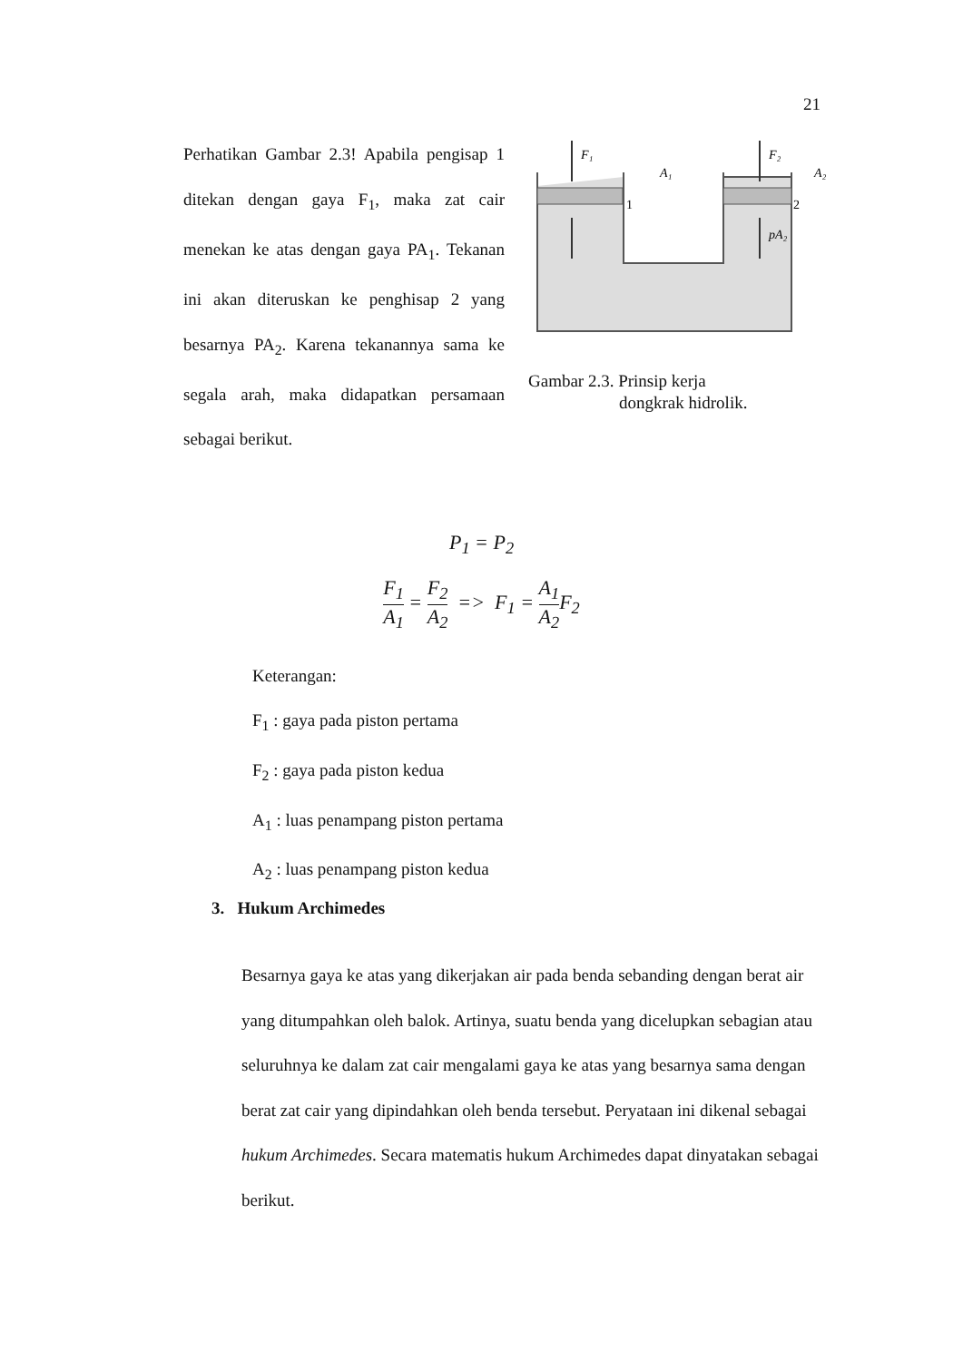21
Perhatikan Gambar 2.3! Apabila pengisap 1 ditekan dengan gaya F<sub>1</sub>, maka zat cair menekan ke atas dengan gaya PA<sub>1</sub>. Tekanan ini akan diteruskan ke penghisap 2 yang besarnya PA<sub>2</sub>. Karena tekanannya sama ke segala arah, maka didapatkan persamaan sebagai berikut.
F₁
F₂
A₁
A₂
1
2
pA₂
Gambar 2.3. Prinsip kerja
dongkrak hidrolik.
P<sub>1</sub> = P<sub>2</sub>
F<sub>1</sub> A<sub>1</sub> = F<sub>2</sub> A<sub>2</sub> => F<sub>1</sub> = A<sub>1</sub> A<sub>2</sub> F<sub>2</sub>
Keterangan:
F<sub>1</sub> : gaya pada piston pertama
F<sub>2</sub> : gaya pada piston kedua
A<sub>1</sub> : luas penampang piston pertama
A<sub>2</sub> : luas penampang piston kedua
3. Hukum Archimedes
Besarnya gaya ke atas yang dikerjakan air pada benda sebanding dengan berat air yang ditumpahkan oleh balok. Artinya, suatu benda yang dicelupkan sebagian atau seluruhnya ke dalam zat cair mengalami gaya ke atas yang besarnya sama dengan berat zat cair yang dipindahkan oleh benda tersebut. Peryataan ini dikenal sebagai hukum Archimedes. Secara matematis hukum Archimedes dapat dinyatakan sebagai berikut.